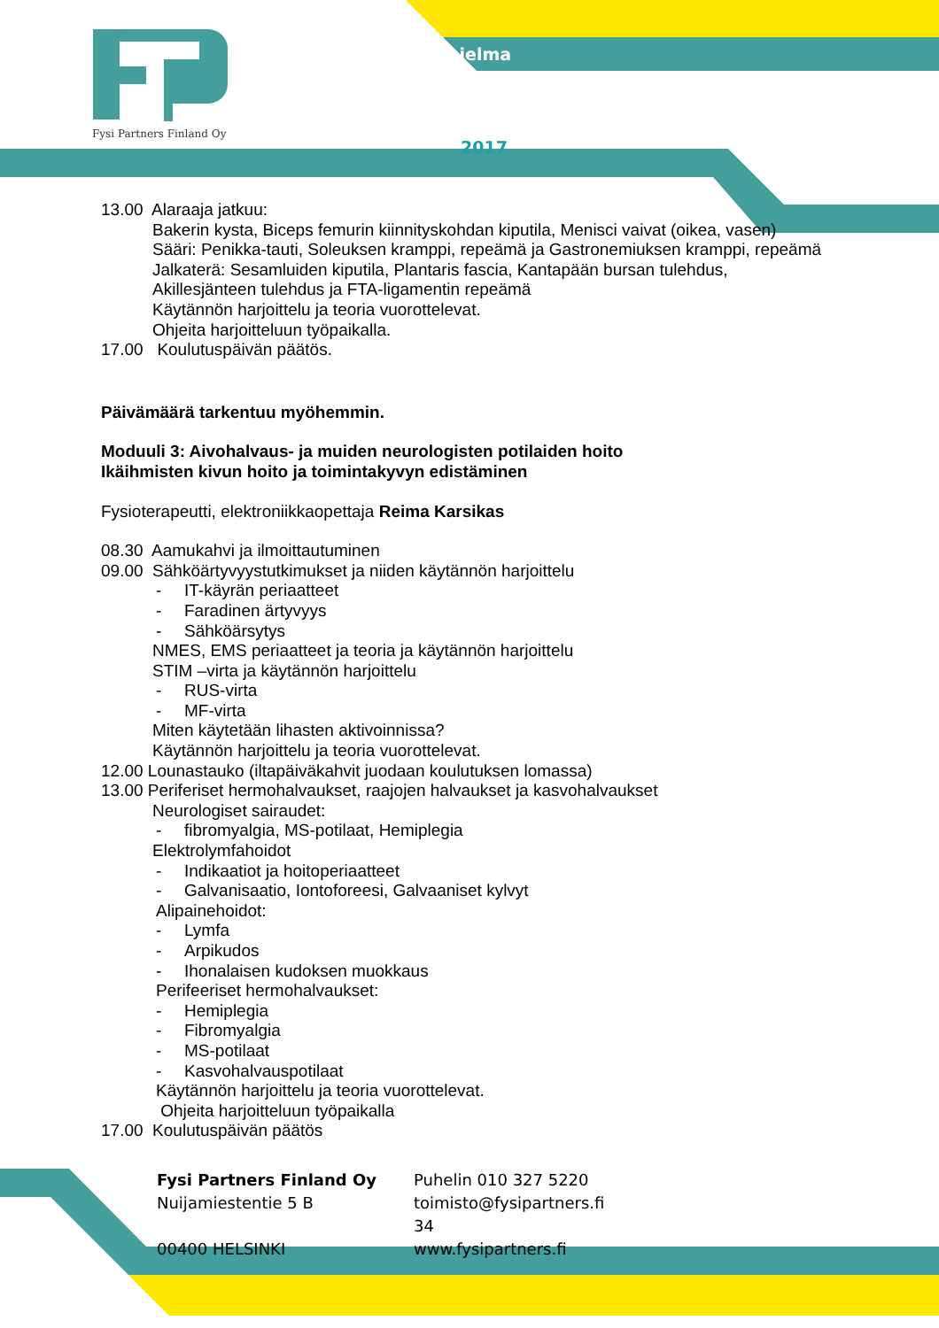Fysi Partners Finland Oy
hjelma
2017
13.00 Alaraaja jatkuu:
Bakerin kysta, Biceps femurin kiinnityskohdan kiputila, Menisci vaivat (oikea, vasen)
Sääri: Penikka-tauti, Soleuksen kramppi, repeämä ja Gastronemiuksen kramppi, repeämä
Jalkaterä: Sesamluiden kiputila, Plantaris fascia, Kantapään bursan tulehdus,
Akillesjänteen tulehdus ja FTA-ligamentin repeämä
Käytännön harjoittelu ja teoria vuorottelevat.
Ohjeita harjoitteluun työpaikalla.
17.00 Koulutuspäivän päätös.
Päivämäärä tarkentuu myöhemmin.
Moduuli 3: Aivohalvaus- ja muiden neurologisten potilaiden hoito
Ikäihmisten kivun hoito ja toimintakyvyn edistäminen
Fysioterapeutti, elektroniikkaopettaja Reima Karsikas
08.30 Aamukahvi ja ilmoittautuminen
09.00 Sähköärtyvyystutkimukset ja niiden käytännön harjoittelu
- IT-käyrän periaatteet
- Faradinen ärtyvyys
- Sähköärsytys
NMES, EMS periaatteet ja teoria ja käytännön harjoittelu
STIM –virta ja käytännön harjoittelu
- RUS-virta
- MF-virta
Miten käytetään lihasten aktivoinnissa?
Käytännön harjoittelu ja teoria vuorottelevat.
12.00 Lounastauko (iltapäiväkahvit juodaan koulutuksen lomassa)
13.00 Periferiset hermohalvaukset, raajojen halvaukset ja kasvohalvaukset
Neurologiset sairaudet:
- fibromyalgia, MS-potilaat, Hemiplegia
Elektrolymfahoidot
- Indikaatiot ja hoitoperiaatteet
- Galvanisaatio, Iontoforeesi, Galvaaniset kylvyt
Alipainehoidot:
- Lymfa
- Arpikudos
- Ihonalaisen kudoksen muokkaus
Perifeeriset hermohalvaukset:
- Hemiplegia
- Fibromyalgia
- MS-potilaat
- Kasvohalvauspotilaat
Käytännön harjoittelu ja teoria vuorottelevat.
Ohjeita harjoitteluun työpaikalla
17.00 Koulutuspäivän päätös
Fysi Partners Finland Oy
Nuijamiestentie 5 B
00400 HELSINKI
Puhelin 010 327 5220
toimisto@fysipartners.fi
34
www.fysipartners.fi